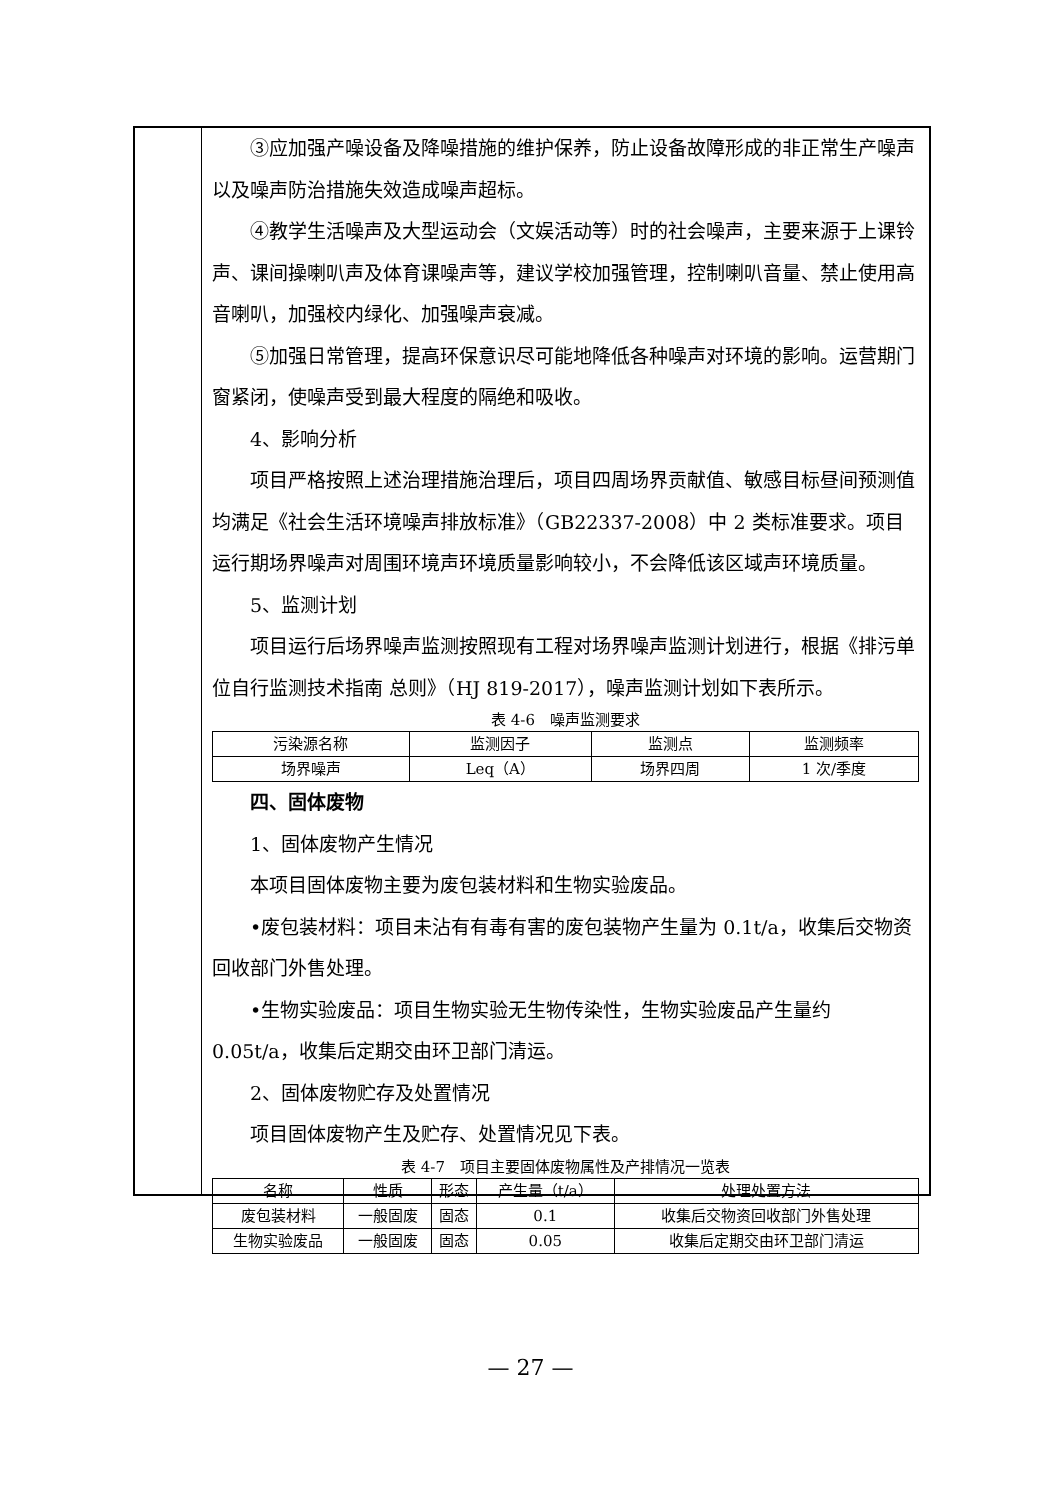③应加强产噪设备及降噪措施的维护保养，防止设备故障形成的非正常生产噪声以及噪声防治措施失效造成噪声超标。
④教学生活噪声及大型运动会（文娱活动等）时的社会噪声，主要来源于上课铃声、课间操喇叭声及体育课噪声等，建议学校加强管理，控制喇叭音量、禁止使用高音喇叭，加强校内绿化、加强噪声衰减。
⑤加强日常管理，提高环保意识尽可能地降低各种噪声对环境的影响。运营期门窗紧闭，使噪声受到最大程度的隔绝和吸收。
4、影响分析
项目严格按照上述治理措施治理后，项目四周场界贡献值、敏感目标昼间预测值均满足《社会生活环境噪声排放标准》（GB22337-2008）中 2 类标准要求。项目运行期场界噪声对周围环境声环境质量影响较小，不会降低该区域声环境质量。
5、监测计划
项目运行后场界噪声监测按照现有工程对场界噪声监测计划进行，根据《排污单位自行监测技术指南 总则》（HJ 819-2017），噪声监测计划如下表所示。
表 4-6　噪声监测要求
| 污染源名称 | 监测因子 | 监测点 | 监测频率 |
| --- | --- | --- | --- |
| 场界噪声 | Leq（A） | 场界四周 | 1 次/季度 |
四、固体废物
1、固体废物产生情况
本项目固体废物主要为废包装材料和生物实验废品。
•废包装材料：项目未沾有有毒有害的废包装物产生量为 0.1t/a，收集后交物资回收部门外售处理。
•生物实验废品：项目生物实验无生物传染性，生物实验废品产生量约 0.05t/a，收集后定期交由环卫部门清运。
2、固体废物贮存及处置情况
项目固体废物产生及贮存、处置情况见下表。
表 4-7　项目主要固体废物属性及产排情况一览表
| 名称 | 性质 | 形态 | 产生量（t/a） | 处理处置方法 |
| --- | --- | --- | --- | --- |
| 废包装材料 | 一般固废 | 固态 | 0.1 | 收集后交物资回收部门外售处理 |
| 生物实验废品 | 一般固废 | 固态 | 0.05 | 收集后定期交由环卫部门清运 |
— 27 —